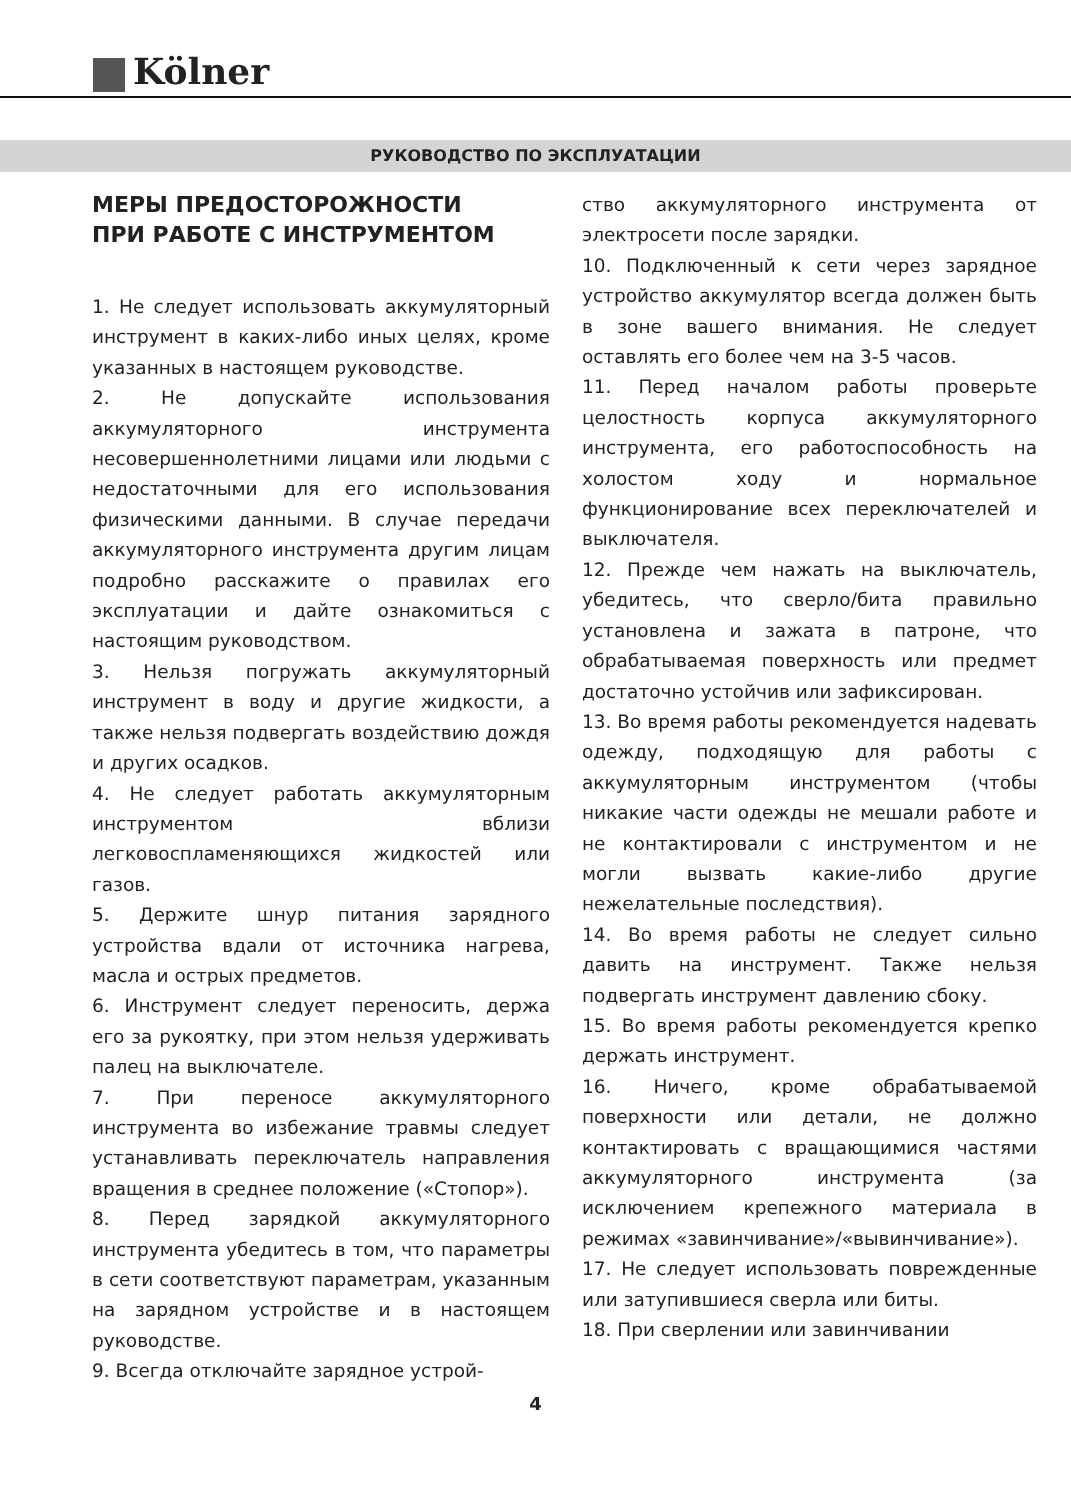Kölner
РУКОВОДСТВО ПО ЭКСПЛУАТАЦИИ
МЕРЫ ПРЕДОСТОРОЖНОСТИ
ПРИ РАБОТЕ С ИНСТРУМЕНТОМ
1. Не следует использовать аккумуляторный инструмент в каких-либо иных целях, кроме указанных в настоящем руководстве.
2. Не допускайте использования аккумуляторного инструмента несовершеннолетними лицами или людьми с недостаточными для его использования физическими данными. В случае передачи аккумуляторного инструмента другим лицам подробно расскажите о правилах его эксплуатации и дайте ознакомиться с настоящим руководством.
3. Нельзя погружать аккумуляторный инструмент в воду и другие жидкости, а также нельзя подвергать воздействию дождя и других осадков.
4. Не следует работать аккумуляторным инструментом вблизи легковоспламеняющихся жидкостей или газов.
5. Держите шнур питания зарядного устройства вдали от источника нагрева, масла и острых предметов.
6. Инструмент следует переносить, держа его за рукоятку, при этом нельзя удерживать палец на выключателе.
7. При переносе аккумуляторного инструмента во избежание травмы следует устанавливать переключатель направления вращения в среднее положение («Стопор»).
8. Перед зарядкой аккумуляторного инструмента убедитесь в том, что параметры в сети соответствуют параметрам, указанным на зарядном устройстве и в настоящем руководстве.
9. Всегда отключайте зарядное устрой-
ство аккумуляторного инструмента от электросети после зарядки.
10. Подключенный к сети через зарядное устройство аккумулятор всегда должен быть в зоне вашего внимания. Не следует оставлять его более чем на 3-5 часов.
11. Перед началом работы проверьте целостность корпуса аккумуляторного инструмента, его работоспособность на холостом ходу и нормальное функционирование всех переключателей и выключателя.
12. Прежде чем нажать на выключатель, убедитесь, что сверло/бита правильно установлена и зажата в патроне, что обрабатываемая поверхность или предмет достаточно устойчив или зафиксирован.
13. Во время работы рекомендуется надевать одежду, подходящую для работы с аккумуляторным инструментом (чтобы никакие части одежды не мешали работе и не контактировали с инструментом и не могли вызвать какие-либо другие нежелательные последствия).
14. Во время работы не следует сильно давить на инструмент. Также нельзя подвергать инструмент давлению сбоку.
15. Во время работы рекомендуется крепко держать инструмент.
16. Ничего, кроме обрабатываемой поверхности или детали, не должно контактировать с вращающимися частями аккумуляторного инструмента (за исключением крепежного материала в режимах «завинчивание»/«вывинчивание»).
17. Не следует использовать поврежденные или затупившиеся сверла или биты.
18. При сверлении или завинчивании
4